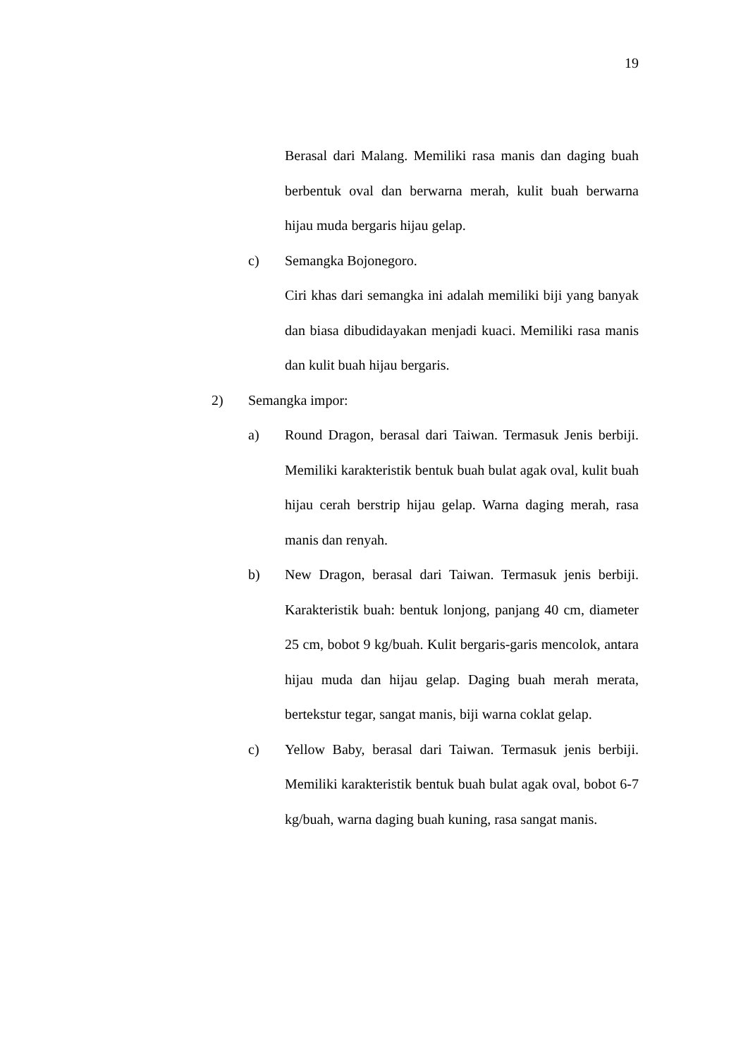19
Berasal dari Malang. Memiliki rasa manis dan daging buah berbentuk oval dan berwarna merah, kulit buah berwarna hijau muda bergaris hijau gelap.
c) Semangka Bojonegoro.
Ciri khas dari semangka ini adalah memiliki biji yang banyak dan biasa dibudidayakan menjadi kuaci. Memiliki rasa manis dan kulit buah hijau bergaris.
2) Semangka impor:
a) Round Dragon, berasal dari Taiwan. Termasuk Jenis berbiji. Memiliki karakteristik bentuk buah bulat agak oval, kulit buah hijau cerah berstrip hijau gelap. Warna daging merah, rasa manis dan renyah.
b) New Dragon, berasal dari Taiwan. Termasuk jenis berbiji. Karakteristik buah: bentuk lonjong, panjang 40 cm, diameter 25 cm, bobot 9 kg/buah. Kulit bergaris-garis mencolok, antara hijau muda dan hijau gelap. Daging buah merah merata, bertekstur tegar, sangat manis, biji warna coklat gelap.
c) Yellow Baby, berasal dari Taiwan. Termasuk jenis berbiji. Memiliki karakteristik bentuk buah bulat agak oval, bobot 6-7 kg/buah, warna daging buah kuning, rasa sangat manis.